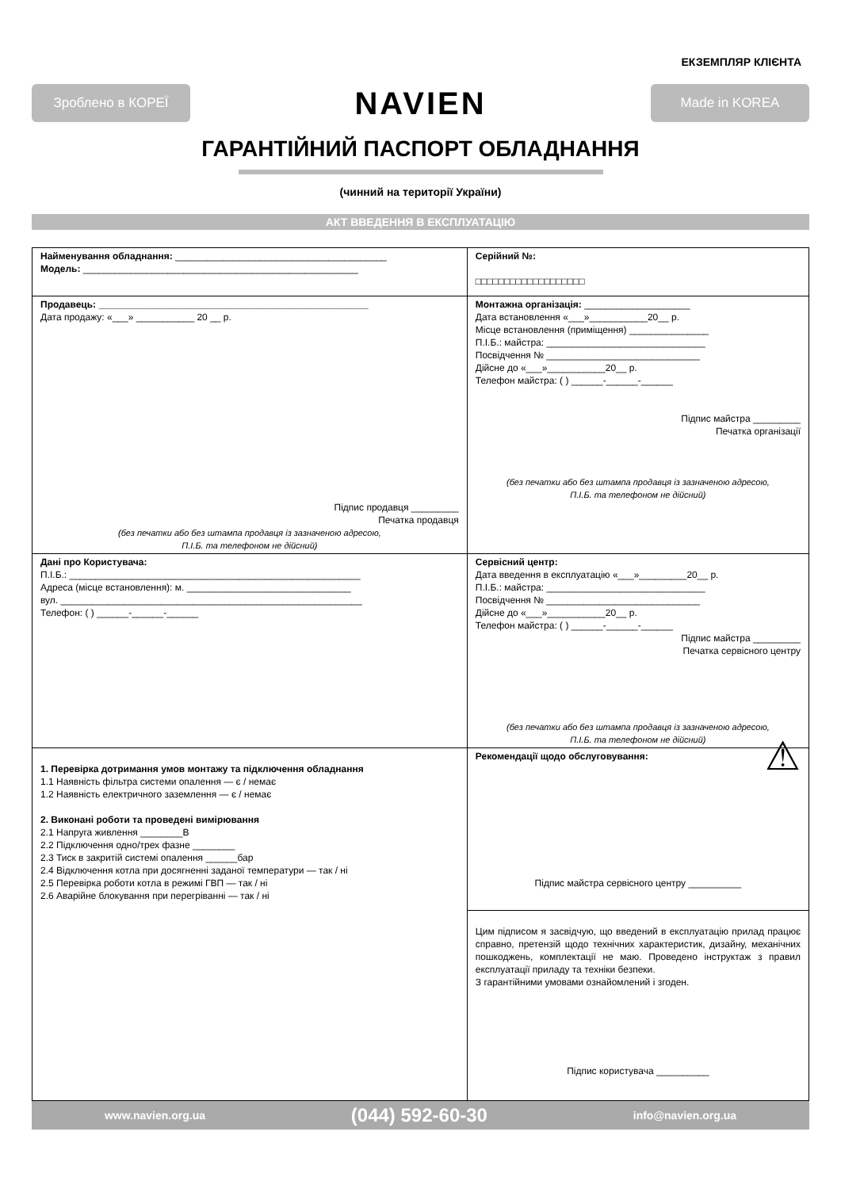ЕКЗЕМПЛЯР КЛІЄНТА
Зроблено в КОРЕЇ
NAVIEN
Made in KOREA
ГАРАНТІЙНИЙ ПАСПОРТ ОБЛАДНАННЯ
(чинний на території України)
АКТ ВВЕДЕННЯ В ЕКСПЛУАТАЦІЮ
| Найменування обладнання: ________________________________________ Модель: ____________________________________________________ | Серійний №: □□□□□□□□□□□□□□□□□□□ |
| Продавець: ___________________________________________________ Дата продажу: «___» ___________ 20 __ р. Підпис продавця _________ Печатка продавця (без печатки або без штампа продавця із зазначеною адресою, П.І.Б. та телефоном не дійсний) | Монтажна організація: ____________________ Дата встановлення «___»___________20__ р. Місце встановлення (приміщення) _______________ П.І.Б.: майстра: ______________________________ Посвідчення № _____________________________ Дійсне до «___»___________20__ р. Телефон майстра: ( ) ______-______-______ Підпис майстра _________ Печатка організації (без печатки або без штампа продавця із зазначеною адресою, П.І.Б. та телефоном не дійсний) |
| Дані про Користувача: П.І.Б.: _______________________________________________________ Адреса (місце встановлення): м. _______________________________ вул. _________________________________________________________ Телефон: ( ) ______-______-______ | Сервісний центр: Дата введення в експлуатацію «___»_________20__ р. П.І.Б.: майстра: ______________________________ Посвідчення № _____________________________ Дійсне до «___»___________20__ р. Телефон майстра: ( ) ______-______-______ Підпис майстра _________ Печатка сервісного центру (без печатки або без штампа продавця із зазначеною адресою, П.І.Б. та телефоном не дійсний) |
| 1. Перевірка дотримання умов монтажу та підключення обладнання 1.1 Наявність фільтра системи опалення — є / немає 1.2 Наявність електричного заземлення — є / немає 2. Виконані роботи та проведені вимірювання 2.1 Напруга живлення ________В 2.2 Підключення одно/трех фазне ________ 2.3 Тиск в закритій системі опалення ______бар 2.4 Відключення котла при досягненні заданої температури — так / ні 2.5 Перевірка роботи котла в режимі ГВП — так / ні 2.6 Аварійне блокування при перегріванні — так / ні | Рекомендації щодо обслуговування: ⚠ Підпис майстра сервісного центру __________ |
| | Цим підписом я засвідчую, що введений в експлуатацію прилад працює справно, претензій щодо технічних характеристик, дизайну, механічних пошкоджень, комплектації не маю. Проведено інструктаж з правил експлуатації приладу та техніки безпеки. З гарантійними умовами ознайомлений і згоден. Підпис користувача __________ |
www.navien.org.ua (044) 592-60-30 info@navien.org.ua